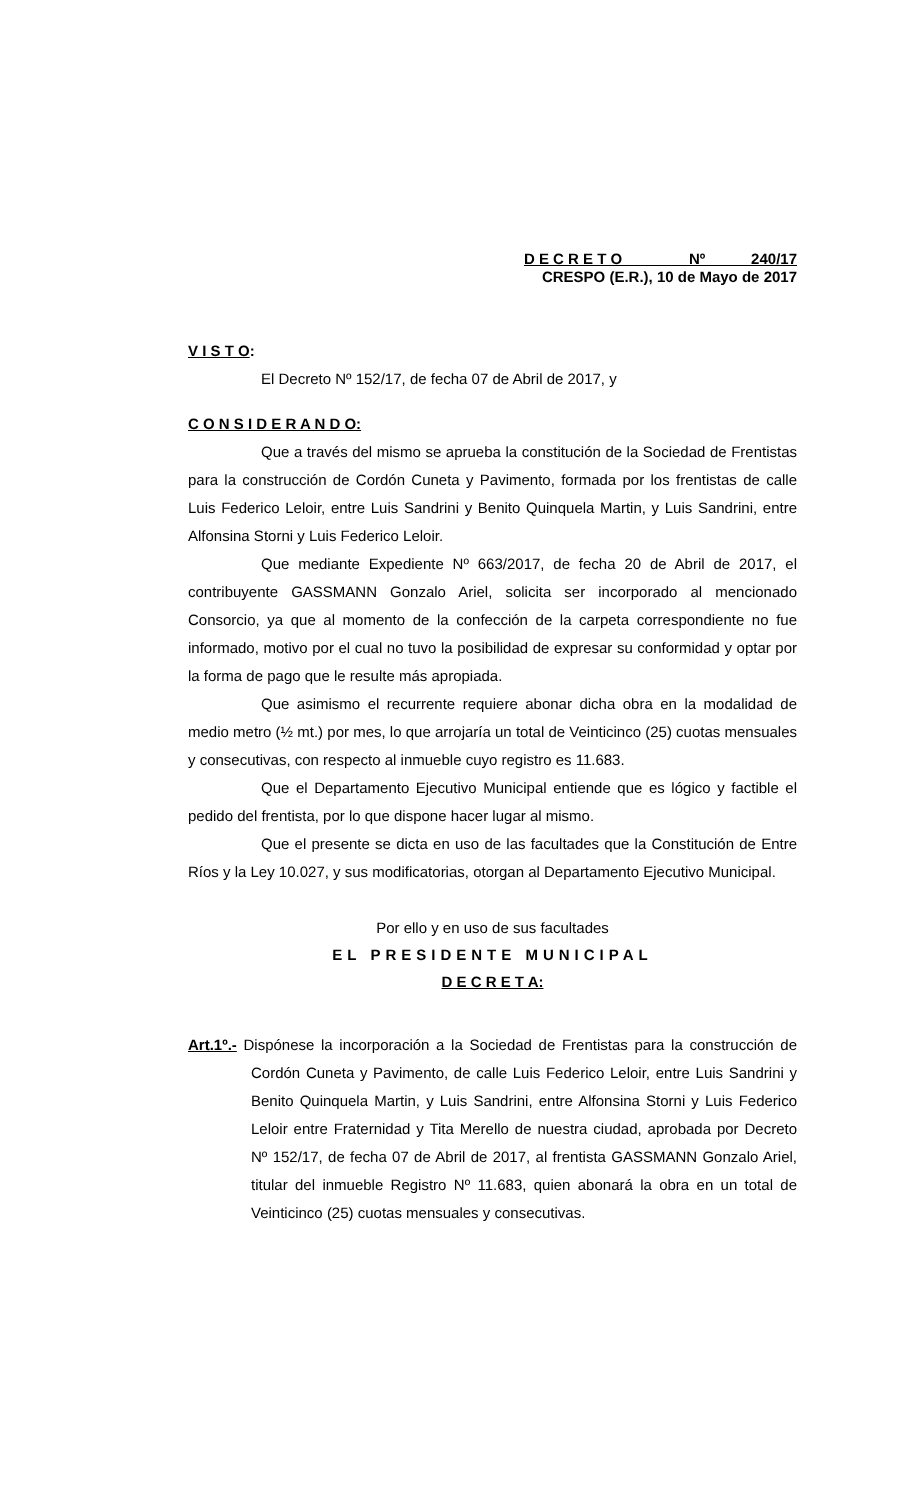D E C R E T O Nº 240/17
CRESPO (E.R.), 10 de Mayo de 2017
V I S T O:
El Decreto Nº 152/17, de fecha 07 de Abril de 2017, y
C O N S I D E R A N D O:
Que a través del mismo se aprueba la constitución de la Sociedad de Frentistas para la construcción de Cordón Cuneta y Pavimento, formada por los frentistas de calle Luis Federico Leloir, entre Luis Sandrini y Benito Quinquela Martin, y Luis Sandrini, entre Alfonsina Storni y Luis Federico Leloir.
Que mediante Expediente Nº 663/2017, de fecha 20 de Abril de 2017, el contribuyente GASSMANN Gonzalo Ariel, solicita ser incorporado al mencionado Consorcio, ya que al momento de la confección de la carpeta correspondiente no fue informado, motivo por el cual no tuvo la posibilidad de expresar su conformidad y optar por la forma de pago que le resulte más apropiada.
Que asimismo el recurrente requiere abonar dicha obra en la modalidad de medio metro (½ mt.) por mes, lo que arrojaría un total de Veinticinco (25) cuotas mensuales y consecutivas, con respecto al inmueble cuyo registro es 11.683.
Que el Departamento Ejecutivo Municipal entiende que es lógico y factible el pedido del frentista, por lo que dispone hacer lugar al mismo.
Que el presente se dicta en uso de las facultades que la Constitución de Entre Ríos y la Ley 10.027, y sus modificatorias, otorgan al Departamento Ejecutivo Municipal.
Por ello y en uso de sus facultades
EL PRESIDENTE MUNICIPAL
D E C R E T A:
Art.1º.- Dispónese la incorporación a la Sociedad de Frentistas para la construcción de Cordón Cuneta y Pavimento, de calle Luis Federico Leloir, entre Luis Sandrini y Benito Quinquela Martin, y Luis Sandrini, entre Alfonsina Storni y Luis Federico Leloir entre Fraternidad y Tita Merello de nuestra ciudad, aprobada por Decreto Nº 152/17, de fecha 07 de Abril de 2017, al frentista GASSMANN Gonzalo Ariel, titular del inmueble Registro Nº 11.683, quien abonará la obra en un total de Veinticinco (25) cuotas mensuales y consecutivas.